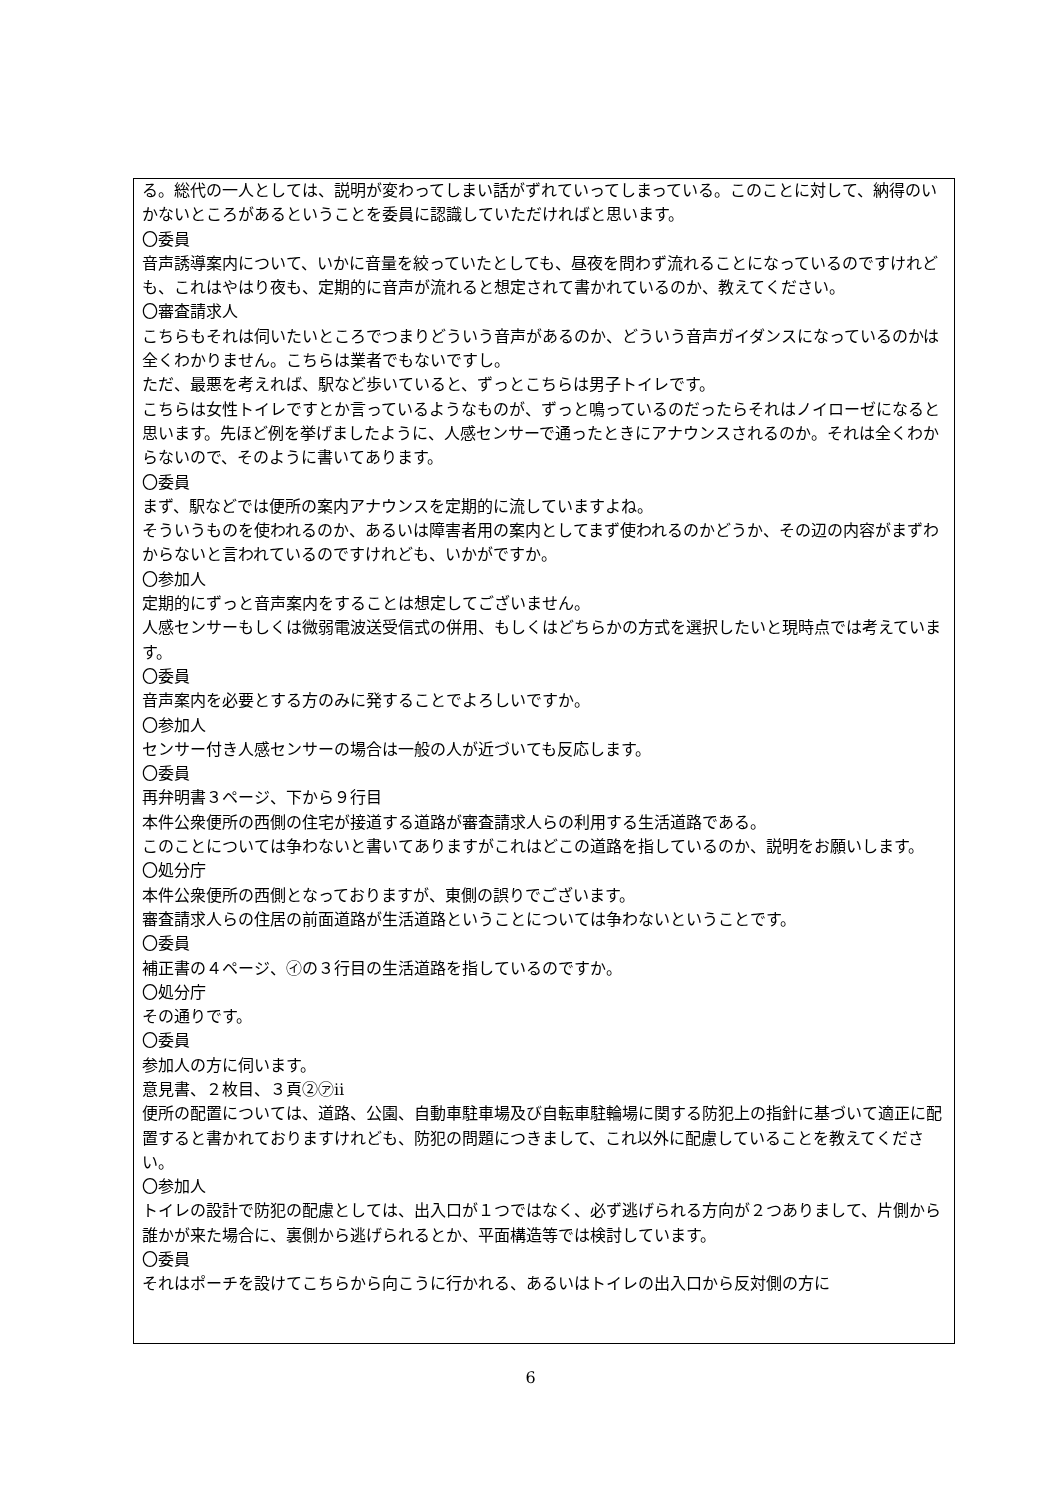る。総代の一人としては、説明が変わってしまい話がずれていってしまっている。このことに対して、納得のいかないところがあるということを委員に認識していただければと思います。
〇委員
音声誘導案内について、いかに音量を絞っていたとしても、昼夜を問わず流れることになっているのですけれども、これはやはり夜も、定期的に音声が流れると想定されて書かれているのか、教えてください。
〇審査請求人
こちらもそれは伺いたいところでつまりどういう音声があるのか、どういう音声ガイダンスになっているのかは全くわかりません。こちらは業者でもないですし。
ただ、最悪を考えれば、駅など歩いていると、ずっとこちらは男子トイレです。
こちらは女性トイレですとか言っているようなものが、ずっと鳴っているのだったらそれはノイローゼになると思います。先ほど例を挙げましたように、人感センサーで通ったときにアナウンスされるのか。それは全くわからないので、そのように書いてあります。
〇委員
まず、駅などでは便所の案内アナウンスを定期的に流していますよね。
そういうものを使われるのか、あるいは障害者用の案内としてまず使われるのかどうか、その辺の内容がまずわからないと言われているのですけれども、いかがですか。
〇参加人
定期的にずっと音声案内をすることは想定してございません。
人感センサーもしくは微弱電波送受信式の併用、もしくはどちらかの方式を選択したいと現時点では考えています。
〇委員
音声案内を必要とする方のみに発することでよろしいですか。
〇参加人
センサー付き人感センサーの場合は一般の人が近づいても反応します。
〇委員
再弁明書３ページ、下から９行目
本件公衆便所の西側の住宅が接道する道路が審査請求人らの利用する生活道路である。
このことについては争わないと書いてありますがこれはどこの道路を指しているのか、説明をお願いします。
〇処分庁
本件公衆便所の西側となっておりますが、東側の誤りでございます。
審査請求人らの住居の前面道路が生活道路ということについては争わないということです。
〇委員
補正書の４ページ、㋑の３行目の生活道路を指しているのですか。
〇処分庁
その通りです。
〇委員
参加人の方に伺います。
意見書、２枚目、３頁②㋐ⅱ
便所の配置については、道路、公園、自動車駐車場及び自転車駐輪場に関する防犯上の指針に基づいて適正に配置すると書かれておりますけれども、防犯の問題につきまして、これ以外に配慮していることを教えてください。
〇参加人
トイレの設計で防犯の配慮としては、出入口が１つではなく、必ず逃げられる方向が２つありまして、片側から誰かが来た場合に、裏側から逃げられるとか、平面構造等では検討しています。
〇委員
それはポーチを設けてこちらから向こうに行かれる、あるいはトイレの出入口から反対側の方に
6